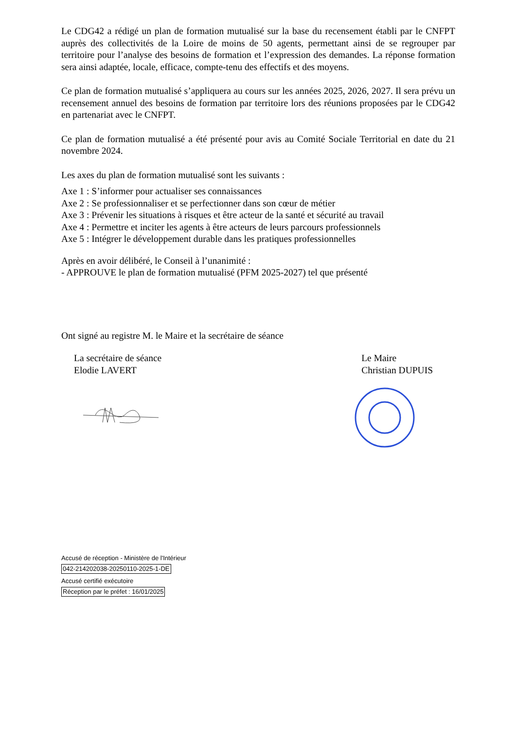Le CDG42 a rédigé un plan de formation mutualisé sur la base du recensement établi par le CNFPT auprès des collectivités de la Loire de moins de 50 agents, permettant ainsi de se regrouper par territoire pour l’analyse des besoins de formation et l’expression des demandes. La réponse formation sera ainsi adaptée, locale, efficace, compte-tenu des effectifs et des moyens.
Ce plan de formation mutualisé s’appliquera au cours sur les années 2025, 2026, 2027. Il sera prévu un recensement annuel des besoins de formation par territoire lors des réunions proposées par le CDG42 en partenariat avec le CNFPT.
Ce plan de formation mutualisé a été présenté pour avis au Comité Sociale Territorial en date du 21 novembre 2024.
Les axes du plan de formation mutualisé sont les suivants :
Axe 1 : S’informer pour actualiser ses connaissances
Axe 2 : Se professionnaliser et se perfectionner dans son cœur de métier
Axe 3 : Prévenir les situations à risques et être acteur de la santé et sécurité au travail
Axe 4 : Permettre et inciter les agents à être acteurs de leurs parcours professionnels
Axe 5 : Intégrer le développement durable dans les pratiques professionnelles
Après en avoir délibéré, le Conseil à l’unanimité :
- APPROUVE le plan de formation mutualisé (PFM 2025-2027) tel que présenté
Ont signé au registre M. le Maire et la secrétaire de séance
La secrétaire de séance
Elodie LAVERT
Le Maire
Christian DUPUIS
Accusé de réception - Ministère de l'Intérieur
042-214202038-20250110-2025-1-DE
Accusé certifié exécutoire
Réception par le préfet : 16/01/2025